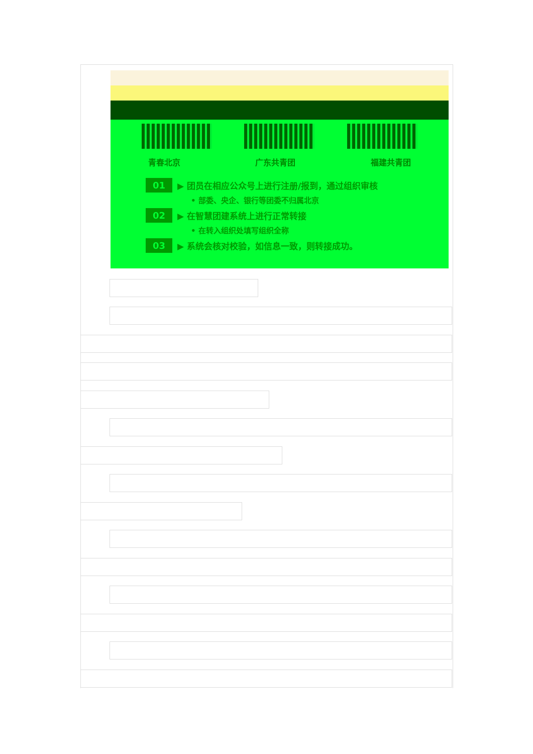青春北京 广东共青团 福建共青团
01 ▶ 团员在相应公众号上进行注册/报到，通过组织审核
• 部委、央企、银行等团委不归属北京
02 ▶ 在智慧团建系统上进行正常转接
• 在转入组织处填写组织全称
03 ▶ 系统会核对校验，如信息一致，则转接成功。